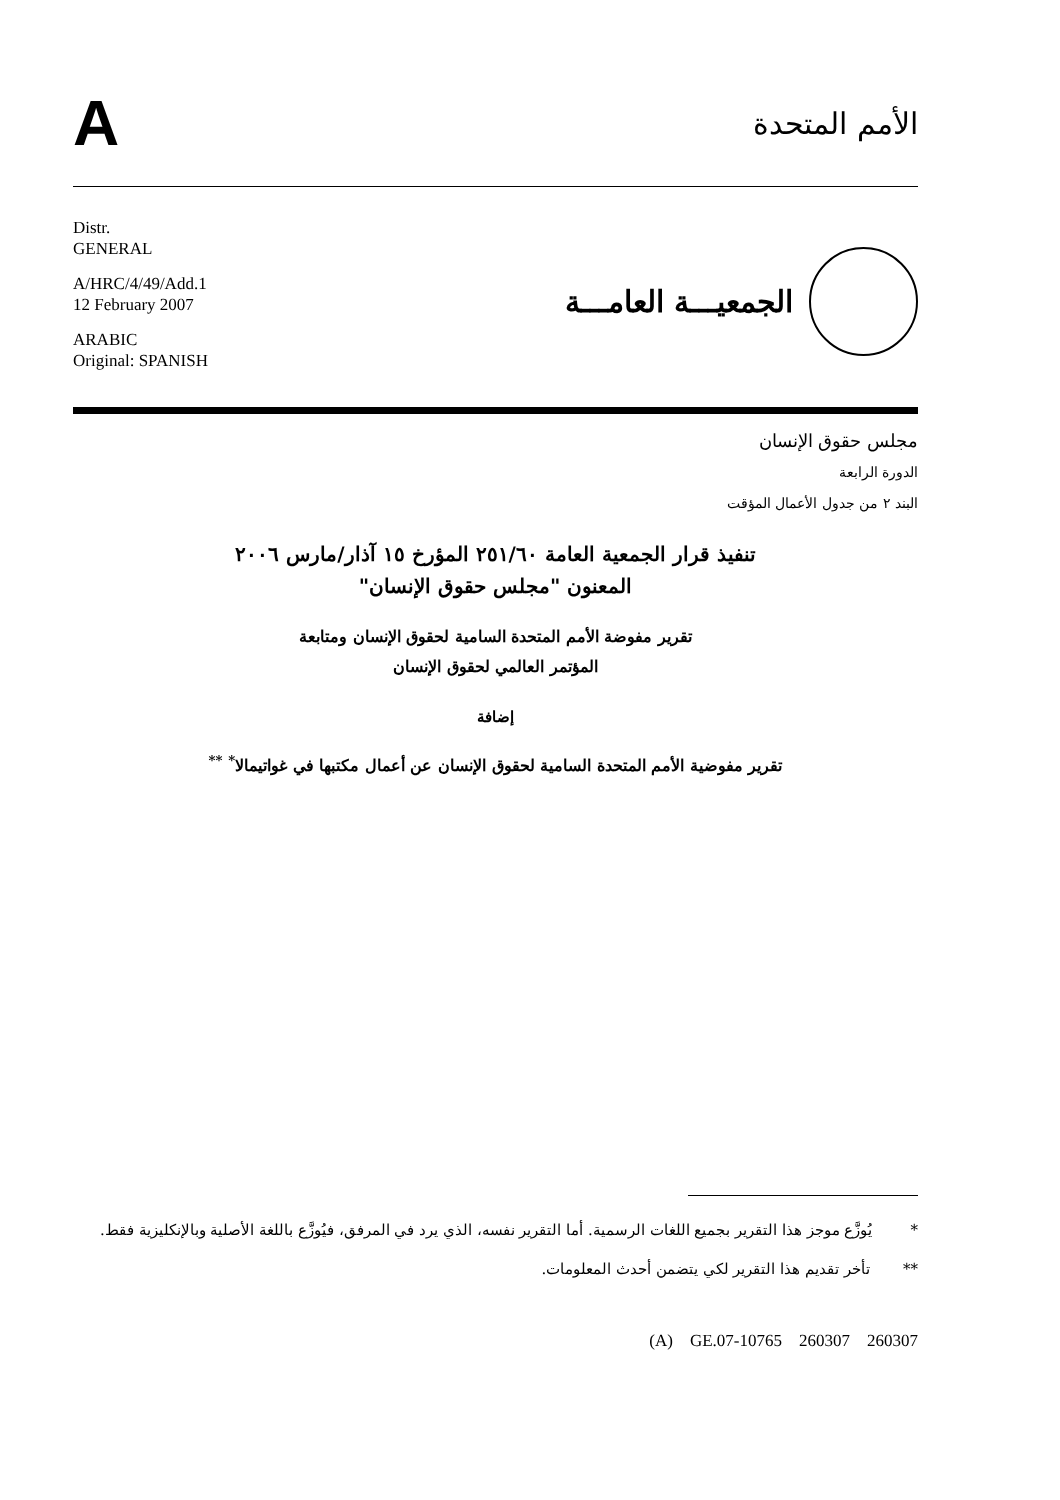A
الأمم المتحدة
Distr.
GENERAL
A/HRC/4/49/Add.1
12 February 2007
ARABIC
Original: SPANISH
الجمعيـــة العامـــة
مجلس حقوق الإنسان
الدورة الرابعة
البند ٢ من جدول الأعمال المؤقت
تنفيذ قرار الجمعية العامة ٢٥١/٦٠ المؤرخ ١٥ آذار/مارس ٢٠٠٦
المعنون "مجلس حقوق الإنسان"
تقرير مفوضة الأمم المتحدة السامية لحقوق الإنسان ومتابعة
المؤتمر العالمي لحقوق الإنسان
إضافة
تقرير مفوضية الأمم المتحدة السامية لحقوق الإنسان عن أعمال مكتبها في غواتيمالا<sup>*</sup> <sup>**</sup>
* يُوزَّع موجز هذا التقرير بجميع اللغات الرسمية. أما التقرير نفسه، الذي يرد في المرفق، فيُوزَّع باللغة الأصلية وبالإنكليزية فقط.
** تأخر تقديم هذا التقرير لكي يتضمن أحدث المعلومات.
(A) GE.07-10765 260307 260307